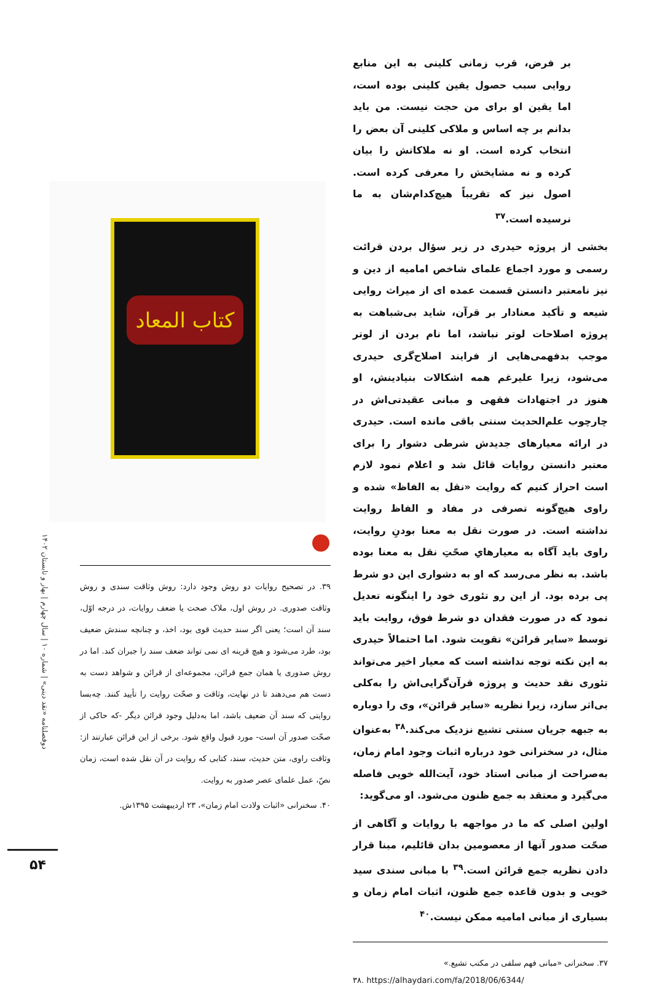بر فرض، قرب زمانی کلینی به این منابع روایی سبب حصول یقین کلینی بوده است، اما یقین او برای من حجت نیست. من باید بدانم بر چه اساس و ملاکی کلینی آن بعض را انتخاب کرده است. او نه ملاکاتش را بیان کرده و نه مشایخش را معرفی کرده است. اصول نیز که تقریباً هیچ‌کدام‌شان به ما نرسیده است.<sup>۳۷</sup>
بخشی از پروژه حیدری در زیر سؤال بردن قرائت رسمی و مورد اجماع علمای شاخص امامیه از دین و نیز نامعتبر دانستن قسمت عمده ای از میراث روایی شیعه و تأکید معنادار بر قرآن، شاید بی‌شباهت به پروژه اصلاحات لوتر نباشد، اما نام بردن از لوتر موجب بدفهمی‌هایی از فرایند اصلاح‌گری حیدری می‌شود، زیرا علیرغم همه اشکالات بنیادینش، او هنوز در اجتهادات فقهی و مبانی عقیدتی‌اش در چارچوب علم‌الحدیث سنتی باقی مانده است. حیدری در ارائه معیارهای جدیدش شرطی دشوار را برای معتبر دانستن روایات قائل شد و اعلام نمود لازم است احراز کنیم که روایت «نقل به الفاظ» شده و راوی هیچ‌گونه تصرفی در مفاد و الفاظ روایت نداشته است. در صورت نقل به معنا بودنِ روایت، راوی باید آگاه به معیارهایِ صحّتِ نقل به معنا بوده باشد. به نظر می‌رسد که او به دشواری این دو شرط پی برده بود. از این رو تئوری خود را اینگونه تعدیل نمود که در صورت فقدان دو شرط فوق، روایت باید توسط «سایر قرائن» تقویت شود. اما احتمالاً حیدری به این نکته توجه نداشته است که معیار اخیر می‌تواند تئوری نقد حدیث و پروژه قرآن‌گرایی‌اش را به‌کلی بی‌اثر سازد، زیرا نظریه «سایر قرائن»، وی را دوباره به جبهه جریان سنتی تشیع نزدیک می‌کند.<sup>۳۸</sup> به‌عنوان مثال، در سخنرانی خود درباره اثبات وجود امام زمان، به‌صراحت از مبانی استاد خود، آیت‌الله خویی فاصله می‌گیرد و معتقد به جمع ظنون می‌شود. او می‌گوید:
اولین اصلی که ما در مواجهه با روایات و آگاهی از صحّت صدور آنها از معصومین بدان قائلیم، مبنا قرار دادن نظریه جمع قرائن است.<sup>۳۹</sup> با مبانی سندی سید خویی و بدون قاعده جمع ظنون، اثبات امام زمان و بسیاری از مبانی امامیه ممکن نیست.<sup>۴۰</sup>
۳۷. سخنرانی «مبانی فهم سلفی در مکتب تشیع.»
۳۸. https://alhaydari.com/fa/2018/06/6344/
كتاب المعاد
۳۹. در تصحیح روایات دو روش وجود دارد: روش وثاقت سندی و روش وثاقت صدوری. در روش اول، ملاک صحت یا ضعف روایات، در درجه اوّل، سند آن است؛ یعنی اگر سند حدیث قوی بود، اخذ، و چنانچه سندش ضعیف بود، طرد می‌شود و هیچ قرینه ای نمی تواند ضعف سند را جبران کند. اما در روش صدوری یا همان جمع قرائن، مجموعه‌ای از قرائن و شواهد دست به دست هم می‌دهند تا در نهایت، وثاقت و صحّت روایت را تأیید کنند. چه‌بسا روایتی که سند آن ضعیف باشد، اما به‌دلیل وجود قرائن دیگر -که حاکی از صحّت صدور آن است- مورد قبول واقع شود. برخی از این قرائن عبارتند از: وثاقت راوی، متن حدیث، سند، کتابی که روایت در آن نقل شده است، زمان نصّ، عمل علمای عصر صدور به روایت.
۴۰. سخنرانی «اثبات ولادت امام زمان»، ۲۳ اردیبهشت ۱۳۹۵ش.
دوفصلنامه «نقد دینی» | شماره ۱۰ | سال چهارم | بهار و تابستان ۱۴۰۲
۵۴